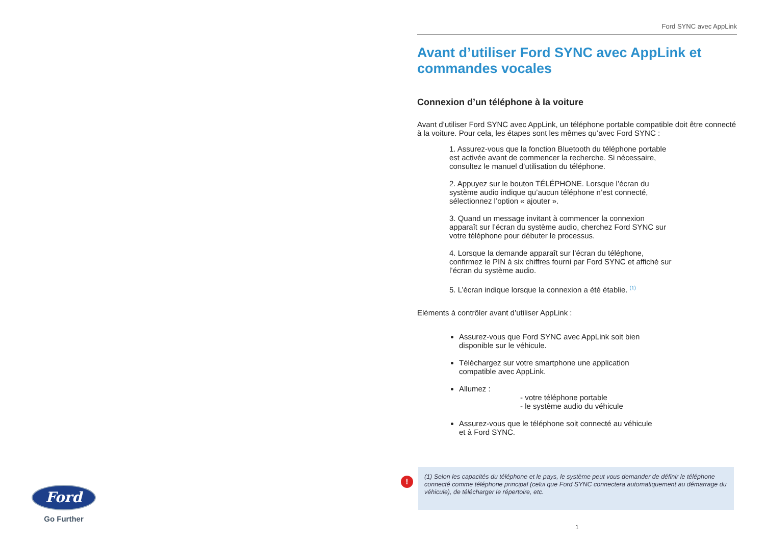Ford SYNC avec AppLink
Avant d’utiliser Ford SYNC avec AppLink et commandes vocales
Connexion d’un téléphone à la voiture
Avant d’utiliser Ford SYNC avec AppLink, un téléphone portable compatible doit être connecté à la voiture. Pour cela, les étapes sont les mêmes qu’avec Ford SYNC :
1. Assurez-vous que la fonction Bluetooth du téléphone portable est activée avant de commencer la recherche. Si nécessaire, consultez le manuel d’utilisation du téléphone.
2. Appuyez sur le bouton TÉLÉPHONE. Lorsque l’écran du système audio indique qu’aucun téléphone n’est connecté, sélectionnez l’option « ajouter ».
3. Quand un message invitant à commencer la connexion apparaît sur l’écran du système audio, cherchez Ford SYNC sur votre téléphone pour débuter le processus.
4. Lorsque la demande apparaît sur l’écran du téléphone, confirmez le PIN à six chiffres fourni par Ford SYNC et affiché sur l’écran du système audio.
5. L’écran indique lorsque la connexion a été établie. <sup>(1)</sup>
Eléments à contrôler avant d’utiliser AppLink :
Assurez-vous que Ford SYNC avec AppLink soit bien disponible sur le véhicule.
Téléchargez sur votre smartphone une application compatible avec AppLink.
Allumez :
- votre téléphone portable
- le système audio du véhicule
Assurez-vous que le téléphone soit connecté au véhicule et à Ford SYNC.
!
(1) Selon les capacités du téléphone et le pays, le système peut vous demander de définir le téléphone connecté comme téléphone principal (celui que Ford SYNC connectera automatiquement au démarrage du véhicule), de télécharger le répertoire, etc.
1
Ford
Go Further